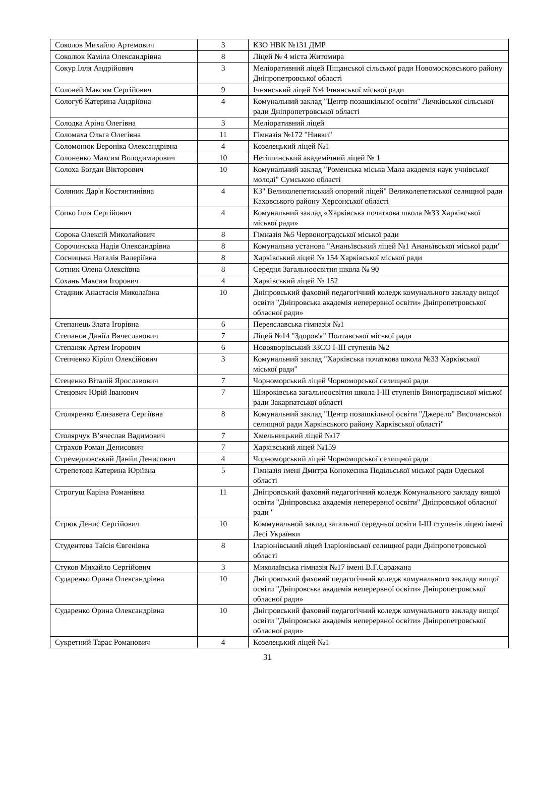| Соколов Михайло Артемович | 3 | КЗО НВК №131 ДМР |
| Соколюк Каміла Олександрівна | 8 | Ліцей № 4 міста Житомира |
| Сокур Ілля Андрійович | 3 | Меліоративний ліцей Піщанської сільської ради Новомосковського району Дніпропетровської області |
| Соловей Максим Сергійович | 9 | Ічнянський ліцей №4 Ічнянської міської ради |
| Сологуб Катерина Андріївна | 4 | Комунальний заклад "Центр позашкільної освіти" Личківської сільської ради Дніпропетровської області |
| Солодка Аріна Олегівна | 3 | Меліоративний ліцей |
| Соломаха Ольга Олегівна | 11 | Гімназія №172 "Нивки" |
| Соломонюк Вероніка Олександрівна | 4 | Козелецький ліцей №1 |
| Солоненко Максим Володимирович | 10 | Нетішинський академічний ліцей № 1 |
| Солоха Богдан Вікторович | 10 | Комунальний заклад "Роменська міська Мала академія наук учнівської молоді" Сумською області |
| Соляник Дар'я Костянтинівна | 4 | КЗ" Великолепетиський опорний ліцей" Великолепетиської селищної ради Каховського району Херсонської області |
| Сопко Ілля Сергійович | 4 | Комунальний заклад «Харківська початкова школа №33 Харківської міської ради» |
| Сорока Олексій Миколайович | 8 | Гімназія №5 Червоноградської міської ради |
| Сорочинська Надія Олександрівна | 8 | Комунальна установа "Ананьївський ліцей №1 Ананьївської міської ради" |
| Сосницька Наталія Валеріївна | 8 | Харківський ліцей № 154 Харківської міської ради |
| Сотник Олена Олексіївна | 8 | Середня Загальноосвітня школа № 90 |
| Сохань Максим Ігорович | 4 | Харківський ліцей № 152 |
| Стадник Анастасія Миколаївна | 10 | Дніпровський фаховий педагогічний коледж комунального закладу вищої освіти "Дніпровська академія неперервної освіти» Дніпропетровської обласної ради» |
| Степанець Злата Ігорівна | 6 | Переяславська гімназія №1 |
| Степанов Даніїл Вячеславович | 7 | Ліцей №14 "Здоров'я" Полтавської міської ради |
| Степаняк Артем Ігорович | 6 | Новояворівський ЗЗСО І-ІІІ ступенів №2 |
| Степченко Кірілл Олексійович | 3 | Комунальний заклад "Харківська початкова школа №33 Харківської міської ради" |
| Стеценко Віталій Ярославович | 7 | Чорноморський ліцей Чорноморської селищної ради |
| Стецович Юрій Іванович | 7 | Широківська загальноосвітня школа І-ІІІ ступенів Виноградівської міської ради Закарпатської області |
| Столяренко Єлизавета Сергіївна | 8 | Комунальний заклад "Центр позашкільної освіти "Джерело" Височанської селищної ради Харківського району Харківської області" |
| Столярчук В’ячеслав Вадимович | 7 | Хмельницький ліцей №17 |
| Страхов Роман Денисович | 7 | Харківський ліцей №159 |
| Стремедловський Даніїл Денисович | 4 | Чорноморський ліцей Чорноморської селищної ради |
| Стрепетова Катерина Юріївна | 5 | Гімназія імені Дмитра Конокеєнка Подільської міської ради Одеської області |
| Строгуш Каріна Романівна | 11 | Дніпровський фаховий педагогічний коледж Комунального закладу вищої освіти "Дніпровська академія неперервної освіти" Дніпровської обласної ради " |
| Стрюк Денис Сергійович | 10 | Коммунальной заклад загальної середньої освіти І-ІІІ ступенів ліцею імені Лесі Українки |
| Студентова Таїсія Євгенівна | 8 | Іларіонівський ліцей Іларіонівської селищної ради Дніпропетровської області |
| Стуков Михайло Сергійович | 3 | Миколаївська гімназія №17 імені В.Г.Саражана |
| Сударенко Орина Олександрівна | 10 | Дніпровський фаховий педагогічний коледж комунального закладу вищої освіти "Дніпровська академія неперервної освіти» Дніпропетровської обласної ради» |
| Сударенко Орина Олександрівна | 10 | Дніпровський фаховий педагогічний коледж комунального закладу вищої освіти "Дніпровська академія неперервної освіти» Дніпропетровської обласної ради» |
| Сукретний Тарас Романович | 4 | Козелецький ліцей №1 |
31